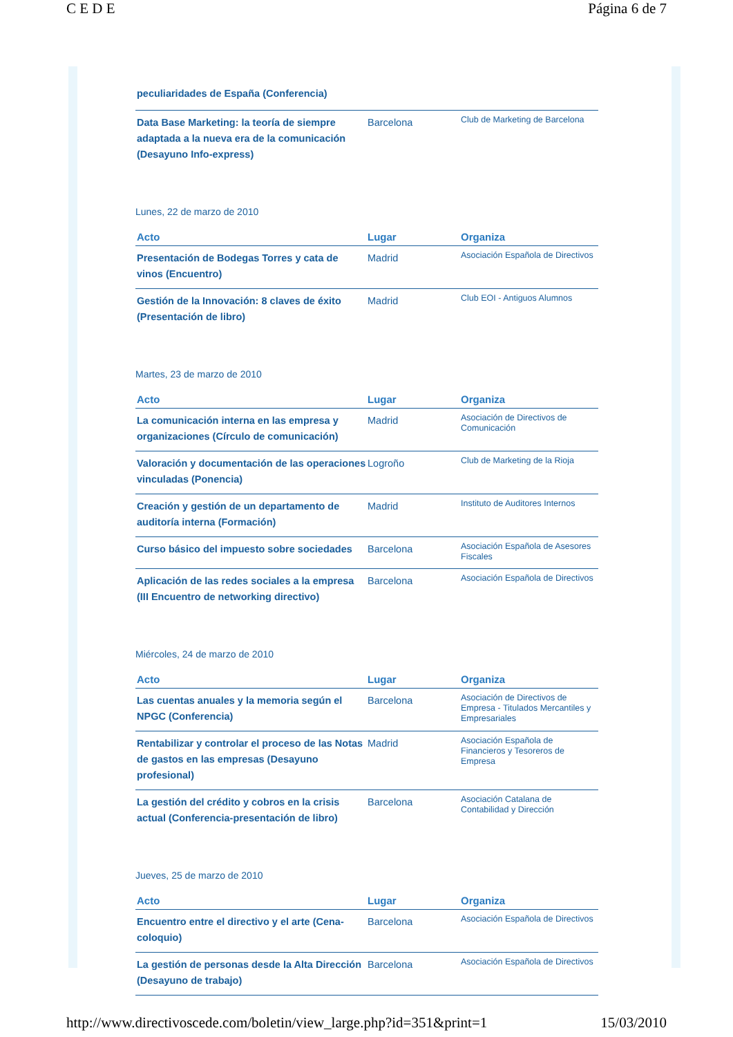C E D E Página 6 de 7
| peculiaridades de España (Conferencia) | | |
| Data Base Marketing: la teoría de siempre adaptada a la nueva era de la comunicación (Desayuno Info-express) | Barcelona | Club de Marketing de Barcelona |
Lunes, 22 de marzo de 2010
| Acto | Lugar | Organiza |
| --- | --- | --- |
| Presentación de Bodegas Torres y cata de vinos (Encuentro) | Madrid | Asociación Española de Directivos |
| Gestión de la Innovación: 8 claves de éxito (Presentación de libro) | Madrid | Club EOI - Antiguos Alumnos |
Martes, 23 de marzo de 2010
| Acto | Lugar | Organiza |
| --- | --- | --- |
| La comunicación interna en las empresa y organizaciones (Círculo de comunicación) | Madrid | Asociación de Directivos de Comunicación |
| Valoración y documentación de las operaciones vinculadas (Ponencia) | Logroño | Club de Marketing de la Rioja |
| Creación y gestión de un departamento de auditoría interna (Formación) | Madrid | Instituto de Auditores Internos |
| Curso básico del impuesto sobre sociedades | Barcelona | Asociación Española de Asesores Fiscales |
| Aplicación de las redes sociales a la empresa (III Encuentro de networking directivo) | Barcelona | Asociación Española de Directivos |
Miércoles, 24 de marzo de 2010
| Acto | Lugar | Organiza |
| --- | --- | --- |
| Las cuentas anuales y la memoria según el NPGC (Conferencia) | Barcelona | Asociación de Directivos de Empresa - Titulados Mercantiles y Empresariales |
| Rentabilizar y controlar el proceso de las Notas de gastos en las empresas (Desayuno profesional) | Madrid | Asociación Española de Financieros y Tesoreros de Empresa |
| La gestión del crédito y cobros en la crisis actual (Conferencia-presentación de libro) | Barcelona | Asociación Catalana de Contabilidad y Dirección |
Jueves, 25 de marzo de 2010
| Acto | Lugar | Organiza |
| --- | --- | --- |
| Encuentro entre el directivo y el arte (Cena-coloquio) | Barcelona | Asociación Española de Directivos |
| La gestión de personas desde la Alta Dirección (Desayuno de trabajo) | Barcelona | Asociación Española de Directivos |
http://www.directivoscede.com/boletin/view_large.php?id=351&print=1 15/03/2010